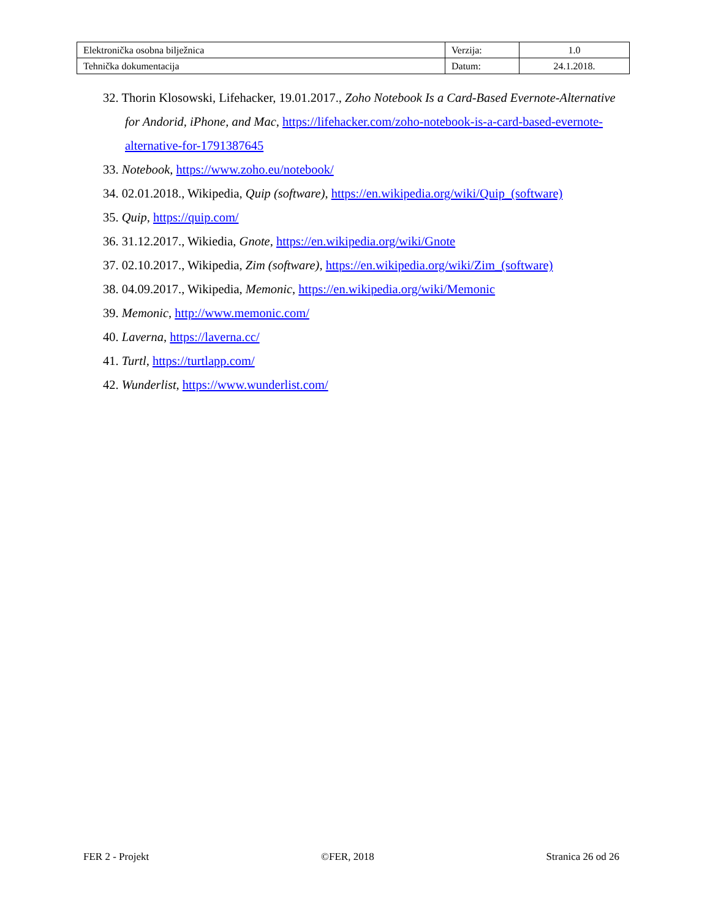| Elektronička osobna bilježnica | Verzija: | 1.0 |
| Tehnička dokumentacija | Datum: | 24.1.2018. |
32. Thorin Klosowski, Lifehacker, 19.01.2017., Zoho Notebook Is a Card-Based Evernote-Alternative for Andorid, iPhone, and Mac, https://lifehacker.com/zoho-notebook-is-a-card-based-evernote-alternative-for-1791387645
33. Notebook, https://www.zoho.eu/notebook/
34. 02.01.2018., Wikipedia, Quip (software), https://en.wikipedia.org/wiki/Quip_(software)
35. Quip, https://quip.com/
36. 31.12.2017., Wikiedia, Gnote, https://en.wikipedia.org/wiki/Gnote
37. 02.10.2017., Wikipedia, Zim (software), https://en.wikipedia.org/wiki/Zim_(software)
38. 04.09.2017., Wikipedia, Memonic, https://en.wikipedia.org/wiki/Memonic
39. Memonic, http://www.memonic.com/
40. Laverna, https://laverna.cc/
41. Turtl, https://turtlapp.com/
42. Wunderlist, https://www.wunderlist.com/
FER 2 - Projekt ©FER, 2018 Stranica 26 od 26